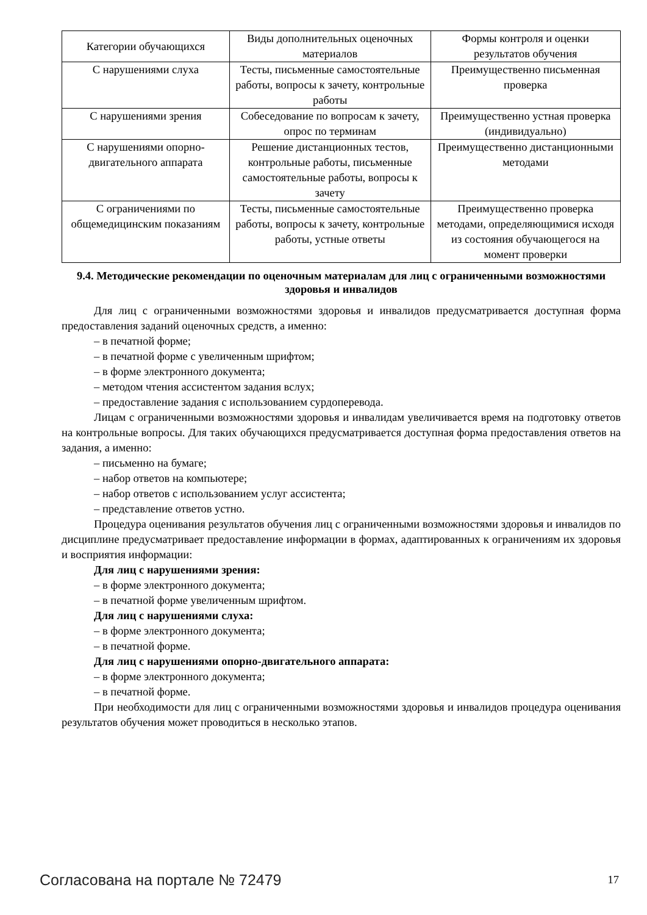| Категории обучающихся | Виды дополнительных оценочных материалов | Формы контроля и оценки результатов обучения |
| --- | --- | --- |
| С нарушениями слуха | Тесты, письменные самостоятельные работы, вопросы к зачету, контрольные работы | Преимущественно письменная проверка |
| С нарушениями зрения | Собеседование по вопросам к зачету, опрос по терминам | Преимущественно устная проверка (индивидуально) |
| С нарушениями опорно-двигательного аппарата | Решение дистанционных тестов, контрольные работы, письменные самостоятельные работы, вопросы к зачету | Преимущественно дистанционными методами |
| С ограничениями по общемедицинским показаниям | Тесты, письменные самостоятельные работы, вопросы к зачету, контрольные работы, устные ответы | Преимущественно проверка методами, определяющимися исходя из состояния обучающегося на момент проверки |
9.4. Методические рекомендации по оценочным материалам для лиц с ограниченными возможностями здоровья и инвалидов
Для лиц с ограниченными возможностями здоровья и инвалидов предусматривается доступная форма предоставления заданий оценочных средств, а именно:
– в печатной форме;
– в печатной форме с увеличенным шрифтом;
– в форме электронного документа;
– методом чтения ассистентом задания вслух;
– предоставление задания с использованием сурдоперевода.
Лицам с ограниченными возможностями здоровья и инвалидам увеличивается время на подготовку ответов на контрольные вопросы. Для таких обучающихся предусматривается доступная форма предоставления ответов на задания, а именно:
– письменно на бумаге;
– набор ответов на компьютере;
– набор ответов с использованием услуг ассистента;
– представление ответов устно.
Процедура оценивания результатов обучения лиц с ограниченными возможностями здоровья и инвалидов по дисциплине предусматривает предоставление информации в формах, адаптированных к ограничениям их здоровья и восприятия информации:
Для лиц с нарушениями зрения:
– в форме электронного документа;
– в печатной форме увеличенным шрифтом.
Для лиц с нарушениями слуха:
– в форме электронного документа;
– в печатной форме.
Для лиц с нарушениями опорно-двигательного аппарата:
– в форме электронного документа;
– в печатной форме.
При необходимости для лиц с ограниченными возможностями здоровья и инвалидов процедура оценивания результатов обучения может проводиться в несколько этапов.
Согласована на портале № 72479 17